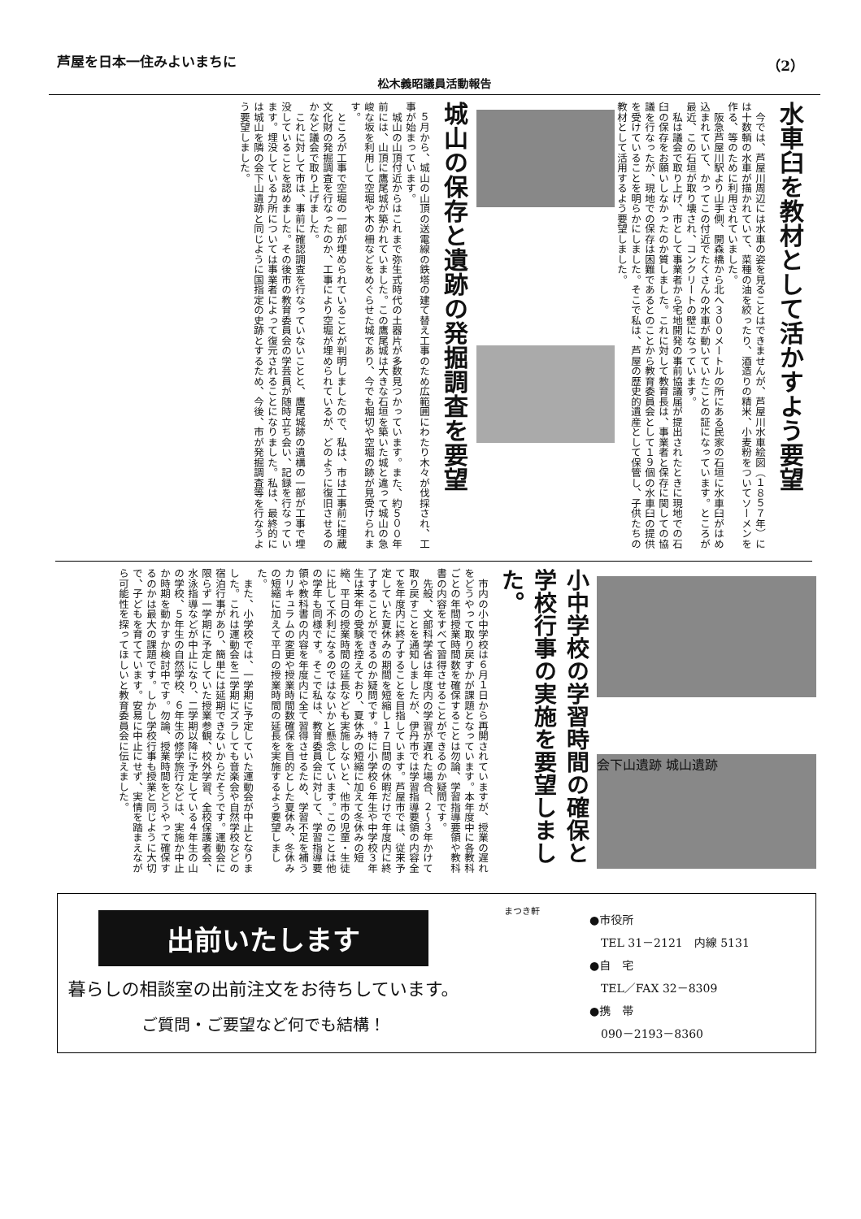芦屋を日本一住みよいまちに （2）
松木義昭議員活動報告
水車臼を教材として活かすよう要望
　今では、芦屋川周辺には水車の姿を見ることはできませんが、芦屋川水車絵図（１８５７年）には十数輌の水車が描かれていて、菜種の油を絞ったり、酒造りの精米、小麦粉をついてソーメンを作る、等のために利用されていました。
　阪急芦屋川駅より山手側、開森橋から北へ３００メートルの所にある民家の石垣に水車臼がはめ込まれていて、かってこの付近でたくさんの水車が動いていたことの証になっています。ところが最近、この石垣が取り壊され、コンクリートの壁になっています。
　私は議会で取り上げ、市として事業者から宅地開発の事前協議届が提出されたときに現地での石臼の保存をお願いしなかったのか質しました。これに対して教育長は、事業者と保存に関しての協議を行なったが、現地での保存は困難であるとのことから教育委員会として１９個の水車臼の提供を受けていることを明らかにしました。そこで私は、芦屋の歴史的遺産として保管し、子供たちの教材として活用するよう要望しました。
城山の保存と遺跡の発掘調査を要望
　５月から、城山の山頂の送電線の鉄塔の建て替え工事のため広範囲にわたり木々が伐採され、工事が始まっています。
　城山の山頂付近からはこれまで弥生式時代の土器片が多数見つかっています。また、約５００年前には、山頂に鷹尾城が築かれていました。この鷹尾城は大きな石垣を築いた城と違って城山の急峻な坂を利用して空堀や木の柵などをめぐらせた城であり、今でも堀切や空堀の跡が見受けられます。
　ところが工事で空堀の一部が埋められていることが判明しましたので、私は、市は工事前に埋蔵文化財の発掘調査を行なったのか、工事により空堀が埋められているが、どのように復旧させるのかなど議会で取り上げました。
　これに対して市は、事前に確認調査を行なっていないことと、鷹尾城跡の遺構の一部が工事で埋没していることを認めました。その後市の教育委員会の学芸員が随時立ち会い、記録を行なっています。埋没している力所については事業者によって復元されることになりました。私は、最終的には城山を隣の会下山遺跡と同じように国指定の史跡とするため、今後、市が発掘調査等を行なうよう要望しました。
会下山遺跡 城山遺跡
小中学校の学習時間の確保と学校行事の実施を要望しました。
　市内の小中学校は６月１日から再開されていますが、授業の遅れをどうやって取り戻すかが課題となっています。本年度中に各教科ごとの年間授業時間数を確保することは勿論、学習指導要領や教科書の内容をすべて習得させることができるのか疑問です。
　先般、文部科学省は年度内の学習が遅れた場合、２～３年かけて取り戻すことを通知しましたが、伊丹市では学習指導要領の内容全てを年度内に終了することを目指しています。芦屋市では、従来予定していた夏休みの期間を短縮し１７日間の休暇だけで年度内に終了することができるのか疑問です。特に小学校６年生や中学校３年生は来年の受験を控えており、夏休みの短縮に加えて冬休みの短縮、平日の授業時間の延長なども実施しないと、他市の児童・生徒に比して不利になるのではないかと懸念しています。このことは他の学年も同様です。そこで私は、教育委員会に対して、学習指導要領や教科書の内容を年度内に全て習得させるため、学習不足を補うカリキュラムの変更や授業時間数確保を目的とした夏休み、冬休みの短縮に加えて平日の授業時間の延長を実施するよう要望しました。
　また、小学校では、一学期に予定していた運動会が中止となりました。これは運動会を二学期にズラしても音楽会や自然学校などの宿泊行事があり、簡単には延期できないからだそうです。運動会に限らず一学期に予定していた授業参観、校外学習、全校保護者会、水泳指導などが中止になり、二学期以降に予定している４年生の山の学校、５年生の自然学校、６年生の修学旅行などは、実施か中止か時期を動かすか検討中です。勿論、授業時間をどうやって確保するのかは最大の課題です。しかし学校行事も授業と同じように大切で、子どもを育てています。安易に中止にせず、実情を踏まえながら可能性を探ってほしいと教育委員会に伝えました。
出前いたします
暮らしの相談室の出前注文をお待ちしています。
ご質問・ご要望など何でも結構！
まつき軒
●市役所
　TEL 31－2121　内線 5131
●自　宅
　TEL／FAX 32－8309
●携　帯
　090－2193－8360